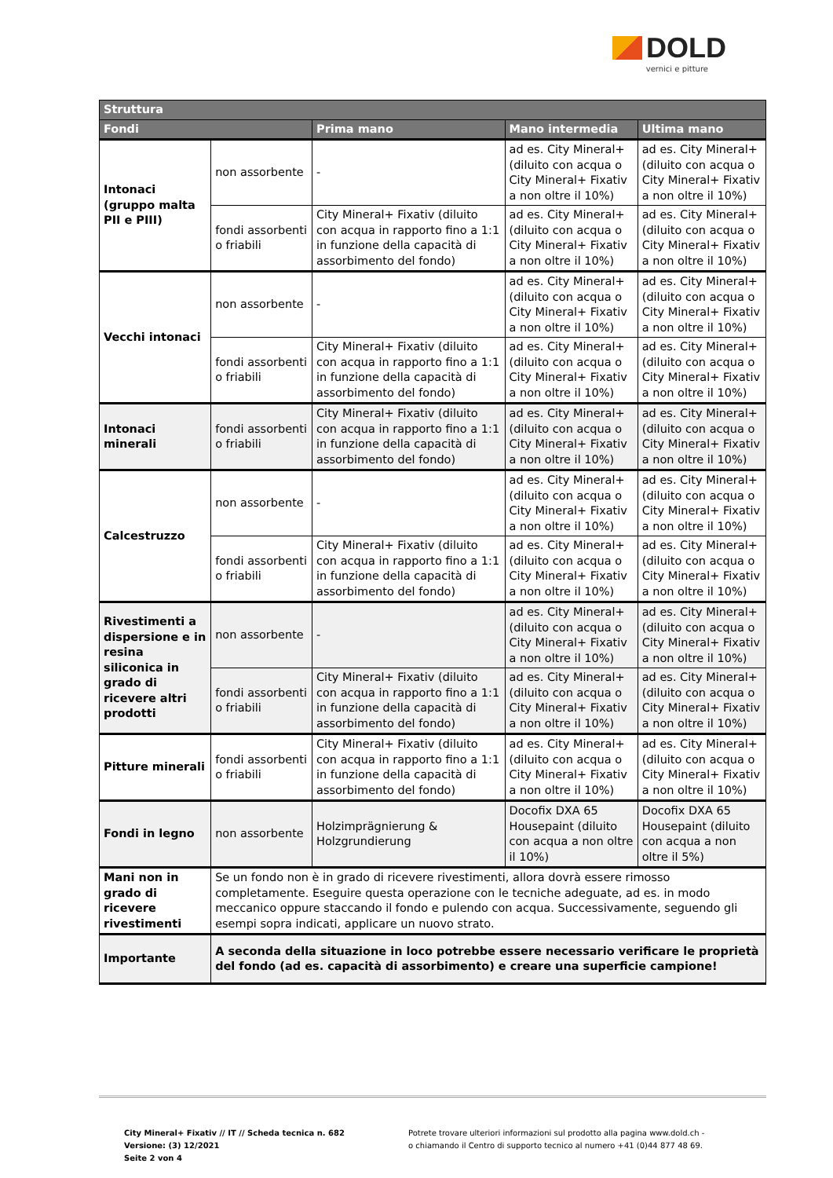DOLD
vernici e pitture
| Struttura | | | | |
| --- | --- | --- | --- | --- |
| Fondi | | Prima mano | Mano intermedia | Ultima mano |
| Intonaci (gruppo malta PII e PIII) | non assorbente | - | ad es. City Mineral+ (diluito con acqua o City Mineral+ Fixativ a non oltre il 10%) | ad es. City Mineral+ (diluito con acqua o City Mineral+ Fixativ a non oltre il 10%) |
| | fondi assorbenti o friabili | City Mineral+ Fixativ (diluito con acqua in rapporto fino a 1:1 in funzione della capacità di assorbimento del fondo) | ad es. City Mineral+ (diluito con acqua o City Mineral+ Fixativ a non oltre il 10%) | ad es. City Mineral+ (diluito con acqua o City Mineral+ Fixativ a non oltre il 10%) |
| Vecchi intonaci | non assorbente | - | ad es. City Mineral+ (diluito con acqua o City Mineral+ Fixativ a non oltre il 10%) | ad es. City Mineral+ (diluito con acqua o City Mineral+ Fixativ a non oltre il 10%) |
| | fondi assorbenti o friabili | City Mineral+ Fixativ (diluito con acqua in rapporto fino a 1:1 in funzione della capacità di assorbimento del fondo) | ad es. City Mineral+ (diluito con acqua o City Mineral+ Fixativ a non oltre il 10%) | ad es. City Mineral+ (diluito con acqua o City Mineral+ Fixativ a non oltre il 10%) |
| Intonaci minerali | fondi assorbenti o friabili | City Mineral+ Fixativ (diluito con acqua in rapporto fino a 1:1 in funzione della capacità di assorbimento del fondo) | ad es. City Mineral+ (diluito con acqua o City Mineral+ Fixativ a non oltre il 10%) | ad es. City Mineral+ (diluito con acqua o City Mineral+ Fixativ a non oltre il 10%) |
| Calcestruzzo | non assorbente | - | ad es. City Mineral+ (diluito con acqua o City Mineral+ Fixativ a non oltre il 10%) | ad es. City Mineral+ (diluito con acqua o City Mineral+ Fixativ a non oltre il 10%) |
| | fondi assorbenti o friabili | City Mineral+ Fixativ (diluito con acqua in rapporto fino a 1:1 in funzione della capacità di assorbimento del fondo) | ad es. City Mineral+ (diluito con acqua o City Mineral+ Fixativ a non oltre il 10%) | ad es. City Mineral+ (diluito con acqua o City Mineral+ Fixativ a non oltre il 10%) |
| Rivestimenti a dispersione e in resina siliconica in grado di ricevere altri prodotti | non assorbente | - | ad es. City Mineral+ (diluito con acqua o City Mineral+ Fixativ a non oltre il 10%) | ad es. City Mineral+ (diluito con acqua o City Mineral+ Fixativ a non oltre il 10%) |
| | fondi assorbenti o friabili | City Mineral+ Fixativ (diluito con acqua in rapporto fino a 1:1 in funzione della capacità di assorbimento del fondo) | ad es. City Mineral+ (diluito con acqua o City Mineral+ Fixativ a non oltre il 10%) | ad es. City Mineral+ (diluito con acqua o City Mineral+ Fixativ a non oltre il 10%) |
| Pitture minerali | fondi assorbenti o friabili | City Mineral+ Fixativ (diluito con acqua in rapporto fino a 1:1 in funzione della capacità di assorbimento del fondo) | ad es. City Mineral+ (diluito con acqua o City Mineral+ Fixativ a non oltre il 10%) | ad es. City Mineral+ (diluito con acqua o City Mineral+ Fixativ a non oltre il 10%) |
| Fondi in legno | non assorbente | Holzimprägnierung & Holzgrundierung | Docofix DXA 65 Housepaint (diluito con acqua a non oltre il 10%) | Docofix DXA 65 Housepaint (diluito con acqua a non oltre il 5%) |
| Mani non in grado di ricevere rivestimenti | Se un fondo non è in grado di ricevere rivestimenti, allora dovrà essere rimosso completamente. Eseguire questa operazione con le tecniche adeguate, ad es. in modo meccanico oppure staccando il fondo e pulendo con acqua. Successivamente, seguendo gli esempi sopra indicati, applicare un nuovo strato. | | | |
| Importante | A seconda della situazione in loco potrebbe essere necessario verificare le proprietà del fondo (ad es. capacità di assorbimento) e creare una superficie campione! | | | |
City Mineral+ Fixativ // IT // Scheda tecnica n. 682
Versione: (3) 12/2021
Seite 2 von 4
Potrete trovare ulteriori informazioni sul prodotto alla pagina www.dold.ch -
o chiamando il Centro di supporto tecnico al numero +41 (0)44 877 48 69.